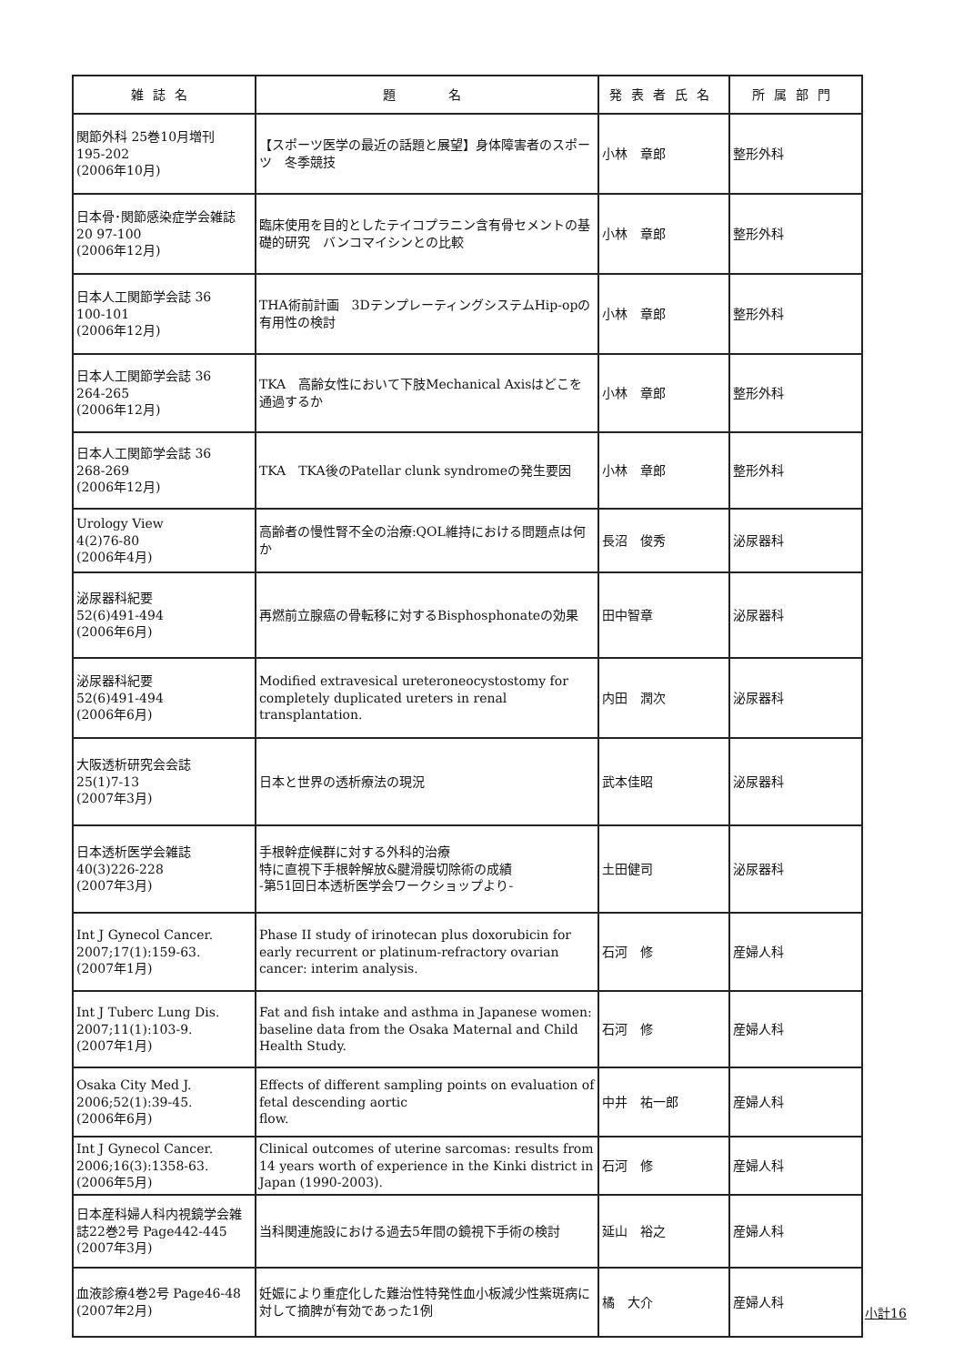| 雑誌名 | 題 名 | 発表者氏名 | 所属部門 |
| --- | --- | --- | --- |
| 関節外科 25巻10月増刊 195-202 (2006年10月) | 【スポーツ医学の最近の話題と展望】身体障害者のスポーツ 冬季競技 | 小林 章郎 | 整形外科 |
| 日本骨･関節感染症学会雑誌 20 97-100 (2006年12月) | 臨床使用を目的としたテイコプラニン含有骨セメントの基礎的研究 バンコマイシンとの比較 | 小林 章郎 | 整形外科 |
| 日本人工関節学会誌 36 100-101 (2006年12月) | THA術前計画 3DテンプレーティングシステムHip-opの有用性の検討 | 小林 章郎 | 整形外科 |
| 日本人工関節学会誌 36 264-265 (2006年12月) | TKA 高齢女性において下肢Mechanical Axisはどこを通過するか | 小林 章郎 | 整形外科 |
| 日本人工関節学会誌 36 268-269 (2006年12月) | TKA TKA後のPatellar clunk syndromeの発生要因 | 小林 章郎 | 整形外科 |
| Urology View 4(2)76-80 (2006年4月) | 高齢者の慢性腎不全の治療:QOL維持における問題点は何か | 長沼 俊秀 | 泌尿器科 |
| 泌尿器科紀要 52(6)491-494 (2006年6月) | 再燃前立腺癌の骨転移に対するBisphosphonateの効果 | 田中智章 | 泌尿器科 |
| 泌尿器科紀要 52(6)491-494 (2006年6月) | Modified extravesical ureteroneocystostomy for completely duplicated ureters in renal transplantation. | 内田 潤次 | 泌尿器科 |
| 大阪透析研究会会誌 25(1)7-13 (2007年3月) | 日本と世界の透析療法の現況 | 武本佳昭 | 泌尿器科 |
| 日本透析医学会雑誌 40(3)226-228 (2007年3月) | 手根幹症候群に対する外科的治療 特に直視下手根幹解放&腱滑膜切除術の成績 -第51回日本透析医学会ワークショップより- | 土田健司 | 泌尿器科 |
| Int J Gynecol Cancer. 2007;17(1):159-63. (2007年1月) | Phase II study of irinotecan plus doxorubicin for early recurrent or platinum-refractory ovarian cancer: interim analysis. | 石河 修 | 産婦人科 |
| Int J Tuberc Lung Dis. 2007;11(1):103-9. (2007年1月) | Fat and fish intake and asthma in Japanese women: baseline data from the Osaka Maternal and Child Health Study. | 石河 修 | 産婦人科 |
| Osaka City Med J. 2006;52(1):39-45. (2006年6月) | Effects of different sampling points on evaluation of fetal descending aortic flow. | 中井 祐一郎 | 産婦人科 |
| Int J Gynecol Cancer. 2006;16(3):1358-63. (2006年5月) | Clinical outcomes of uterine sarcomas: results from 14 years worth of experience in the Kinki district in Japan (1990-2003). | 石河 修 | 産婦人科 |
| 日本産科婦人科内視鏡学会雑誌22巻2号 Page442-445 (2007年3月) | 当科関連施設における過去5年間の鏡視下手術の検討 | 延山 裕之 | 産婦人科 |
| 血液診療4巻2号 Page46-48 (2007年2月) | 妊娠により重症化した難治性特発性血小板減少性紫斑病に対して摘脾が有効であった1例 | 橘 大介 | 産婦人科 |
小計16